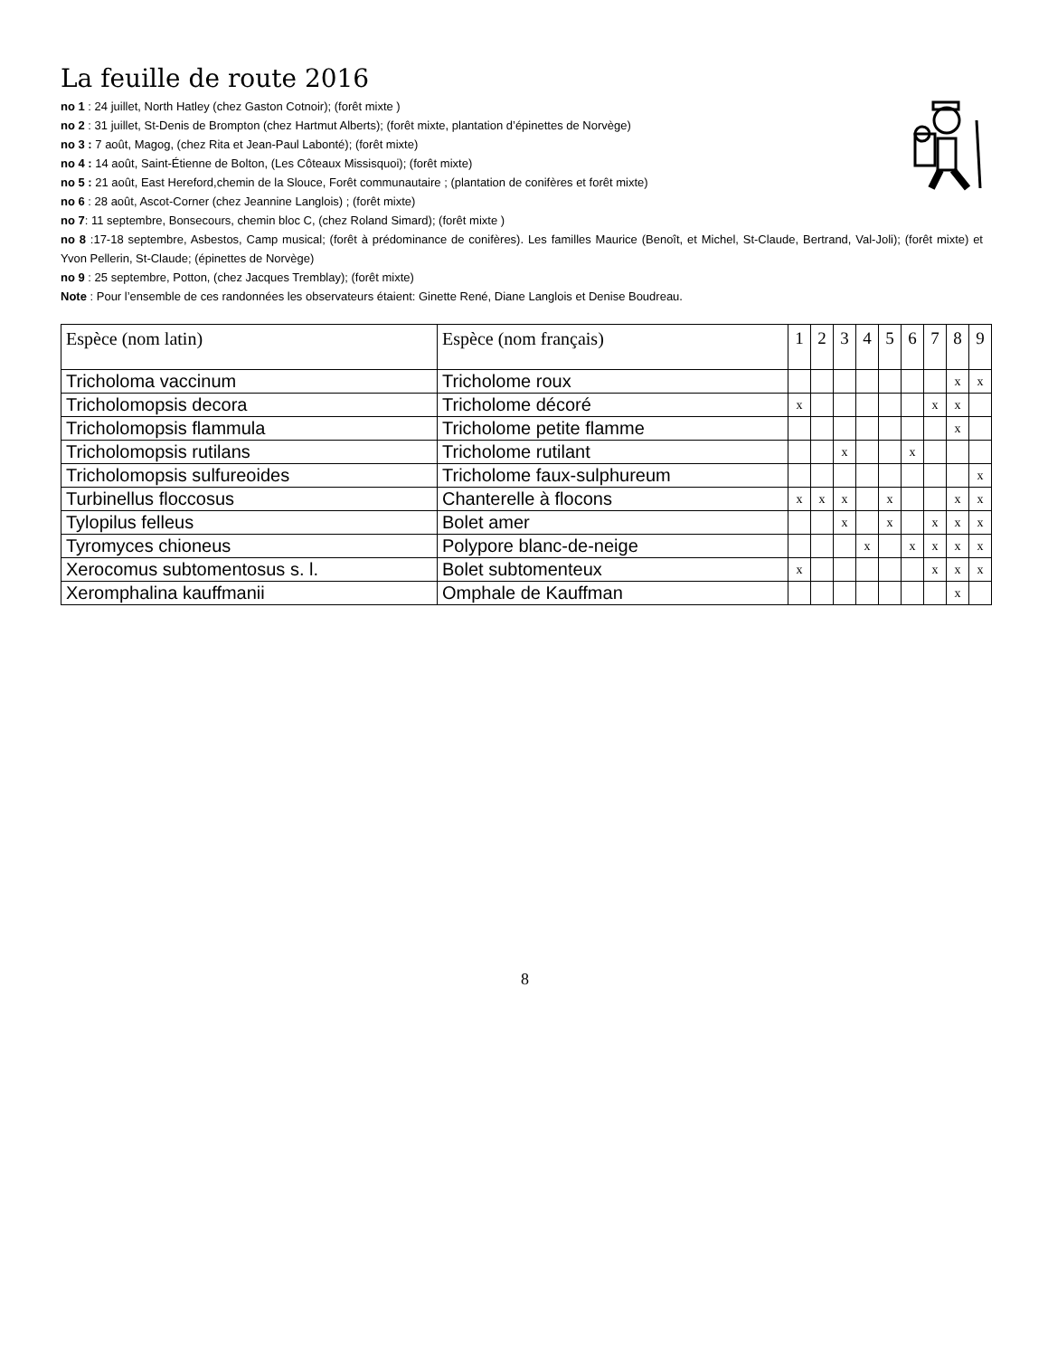La feuille de route 2016
no 1 : 24 juillet, North Hatley (chez Gaston Cotnoir); (forêt mixte )
no 2 : 31 juillet, St-Denis de Brompton (chez Hartmut Alberts); (forêt mixte, plantation d’épinettes de Norvège)
no 3 : 7 août, Magog, (chez Rita et Jean-Paul Labonté); (forêt mixte)
no 4 : 14 août, Saint-Étienne de Bolton, (Les Côteaux Missisquoi); (forêt mixte)
no 5 : 21 août, East Hereford,chemin de la Slouce, Forêt communautaire ; (plantation de conifères et forêt mixte)
no 6 : 28 août, Ascot-Corner (chez Jeannine Langlois) ; (forêt mixte)
no 7: 11 septembre, Bonsecours, chemin bloc C, (chez Roland Simard); (forêt mixte )
no 8 :17-18 septembre, Asbestos, Camp musical; (forêt à prédominance de conifères). Les familles Maurice (Benoît, et Michel, St-Claude, Bertrand, Val-Joli); (forêt mixte) et Yvon Pellerin, St-Claude; (épinettes de Norvège)
no 9 : 25 septembre, Potton, (chez Jacques Tremblay); (forêt mixte)
Note : Pour l’ensemble de ces randonnées les observateurs étaient: Ginette René, Diane Langlois et Denise Boudreau.
| Espèce (nom latin) | Espèce (nom français) | 1 | 2 | 3 | 4 | 5 | 6 | 7 | 8 | 9 |
| --- | --- | --- | --- | --- | --- | --- | --- | --- | --- | --- |
| Tricholoma vaccinum | Tricholome roux | | | | | | | | x | x |
| Tricholomopsis decora | Tricholome décoré | x | | | | | | x | x | |
| Tricholomopsis flammula | Tricholome petite flamme | | | | | | | | x | |
| Tricholomopsis rutilans | Tricholome rutilant | | | x | | | x | | | |
| Tricholomopsis sulfureoides | Tricholome faux-sulphureum | | | | | | | | | x |
| Turbinellus floccosus | Chanterelle à flocons | x | x | x | | x | | | x | x |
| Tylopilus felleus | Bolet amer | | | x | | x | | x | x | x |
| Tyromyces chioneus | Polypore blanc-de-neige | | | | x | | x | x | x | x |
| Xerocomus subtomentosus s. l. | Bolet subtomenteux | x | | | | | | x | x | x |
| Xeromphalina kauffmanii | Omphale de Kauffman | | | | | | | | x | |
8